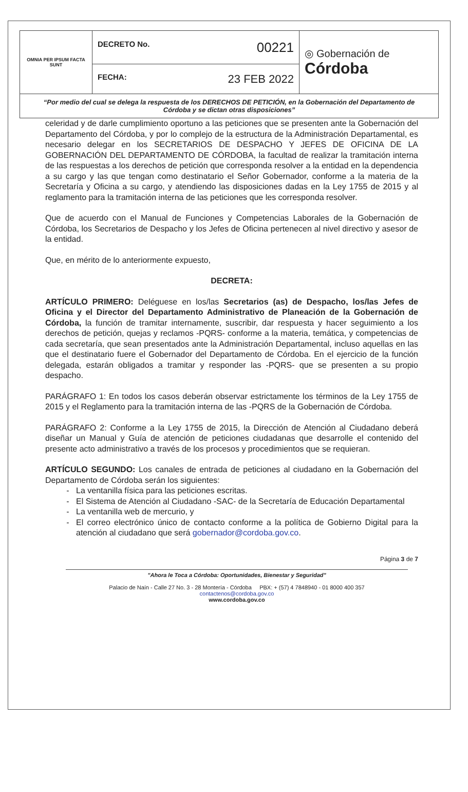| OMNIA PER IPSUM FACTA SUNT | DECRETO No. 00221 | ◎ Gobernación de Córdoba |
| | FECHA: 23 FEB 2022 | |
“Por medio del cual se delega la respuesta de los DERECHOS DE PETICIÓN, en la Gobernación del Departamento de Córdoba y se dictan otras disposiciones”
celeridad y de darle cumplimiento oportuno a las peticiones que se presenten ante la Gobernación del Departamento del Córdoba, y por lo complejo de la estructura de la Administración Departamental, es necesario delegar en los SECRETARIOS DE DESPACHO Y JEFES DE OFICINA DE LA GOBERNACIÓN DEL DEPARTAMENTO DE CÓRDOBA, la facultad de realizar la tramitación interna de las respuestas a los derechos de petición que corresponda resolver a la entidad en la dependencia a su cargo y las que tengan como destinatario el Señor Gobernador, conforme a la materia de la Secretaría y Oficina a su cargo, y atendiendo las disposiciones dadas en la Ley 1755 de 2015 y al reglamento para la tramitación interna de las peticiones que les corresponda resolver.
Que de acuerdo con el Manual de Funciones y Competencias Laborales de la Gobernación de Córdoba, los Secretarios de Despacho y los Jefes de Oficina pertenecen al nivel directivo y asesor de la entidad.
Que, en mérito de lo anteriormente expuesto,
DECRETA:
ARTÍCULO PRIMERO: Deléguese en los/las Secretarios (as) de Despacho, los/las Jefes de Oficina y el Director del Departamento Administrativo de Planeación de la Gobernación de Córdoba, la función de tramitar internamente, suscribir, dar respuesta y hacer seguimiento a los derechos de petición, quejas y reclamos -PQRS- conforme a la materia, temática, y competencias de cada secretaría, que sean presentados ante la Administración Departamental, incluso aquellas en las que el destinatario fuere el Gobernador del Departamento de Córdoba. En el ejercicio de la función delegada, estarán obligados a tramitar y responder las -PQRS- que se presenten a su propio despacho.
PARÁGRAFO 1: En todos los casos deberán observar estrictamente los términos de la Ley 1755 de 2015 y el Reglamento para la tramitación interna de las -PQRS de la Gobernación de Córdoba.
PARÁGRAFO 2: Conforme a la Ley 1755 de 2015, la Dirección de Atención al Ciudadano deberá diseñar un Manual y Guía de atención de peticiones ciudadanas que desarrolle el contenido del presente acto administrativo a través de los procesos y procedimientos que se requieran.
ARTÍCULO SEGUNDO: Los canales de entrada de peticiones al ciudadano en la Gobernación del Departamento de Córdoba serán los siguientes:
La ventanilla física para las peticiones escritas.
El Sistema de Atención al Ciudadano -SAC- de la Secretaría de Educación Departamental
La ventanilla web de mercurio, y
El correo electrónico único de contacto conforme a la política de Gobierno Digital para la atención al ciudadano que será gobernador@cordoba.gov.co.
Página 3 de 7
"Ahora le Toca a Córdoba: Oportunidades, Bienestar y Seguridad"
Palacio de Naín - Calle 27 No. 3 - 28 Montería - Córdoba PBX: + (57) 4 7848940 - 01 8000 400 357
contactenos@cordoba.gov.co
www.cordoba.gov.co